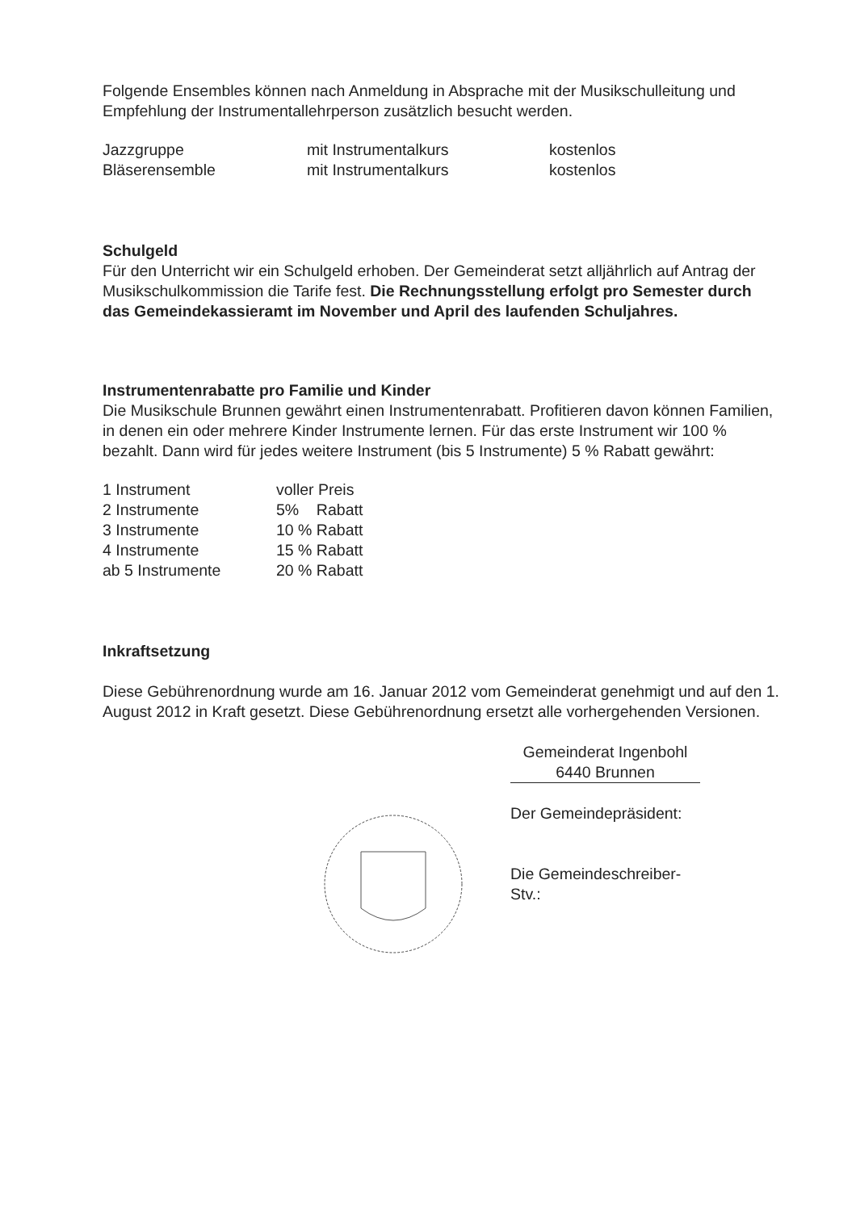Folgende Ensembles können nach Anmeldung in Absprache mit der Musikschulleitung und Empfehlung der Instrumentallehrperson zusätzlich besucht werden.
| Jazzgruppe | mit Instrumentalkurs | kostenlos |
| Bläserensemble | mit Instrumentalkurs | kostenlos |
Schulgeld
Für den Unterricht wir ein Schulgeld erhoben. Der Gemeinderat setzt alljährlich auf Antrag der Musikschulkommission die Tarife fest. Die Rechnungsstellung erfolgt pro Semester durch das Gemeindekassieramt im November und April des laufenden Schuljahres.
Instrumentenrabatte pro Familie und Kinder
Die Musikschule Brunnen gewährt einen Instrumentenrabatt. Profitieren davon können Familien, in denen ein oder mehrere Kinder Instrumente lernen. Für das erste Instrument wir 100 % bezahlt. Dann wird für jedes weitere Instrument (bis 5 Instrumente) 5 % Rabatt gewährt:
| 1 Instrument | voller Preis |
| 2 Instrumente | 5% Rabatt |
| 3 Instrumente | 10 % Rabatt |
| 4 Instrumente | 15 % Rabatt |
| ab 5 Instrumente | 20 % Rabatt |
Inkraftsetzung
Diese Gebührenordnung wurde am 16. Januar 2012 vom Gemeinderat genehmigt und auf den 1. August 2012 in Kraft gesetzt. Diese Gebührenordnung ersetzt alle vorhergehenden Versionen.
Gemeinderat Ingenbohl
6440 Brunnen
Der Gemeindepräsident:
Die Gemeindeschreiber-Stv.: